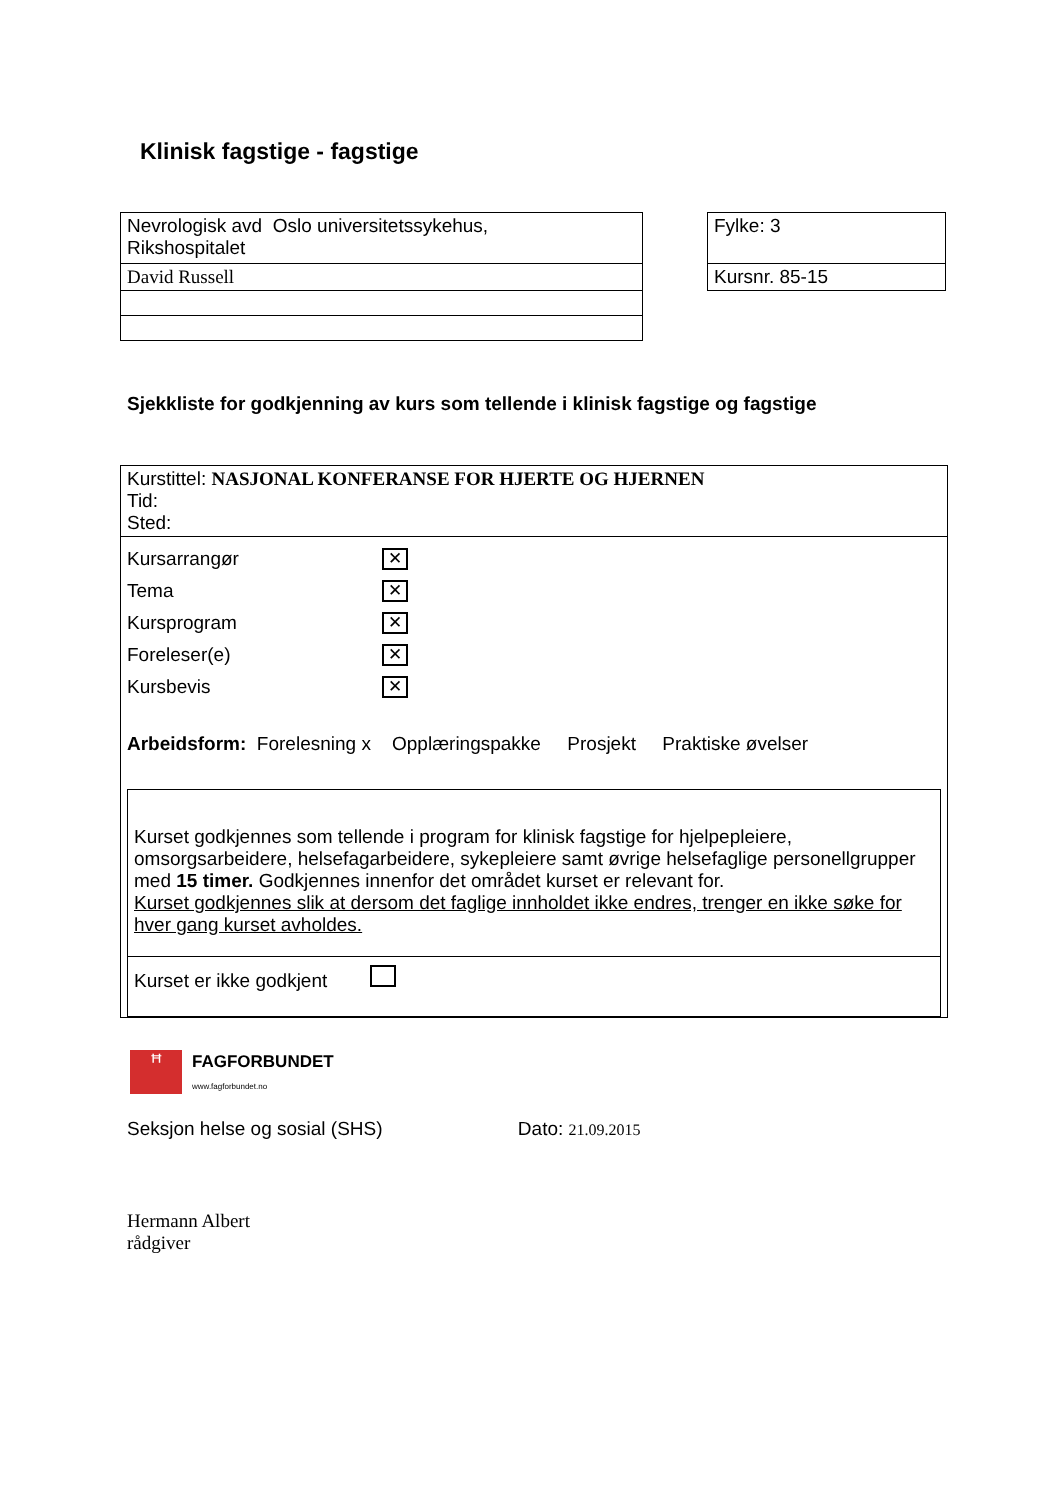Klinisk fagstige - fagstige
| Nevrologisk avd Oslo universitetssykehus, Rikshospitalet |
| David Russell |
| Fylke: 3 |
| Kursnr. 85-15 |
Sjekkliste for godkjenning av kurs som tellende i klinisk fagstige og fagstige
Kurstittel: NASJONAL KONFERANSE FOR HJERTE OG HJERNEN
Tid:
Sted:
Kursarrangør ✕
Tema ✕
Kursprogram ✕
Foreleser(e) ✕
Kursbevis ✕
Arbeidsform: Forelesning x Opplæringspakke Prosjekt Praktiske øvelser
Kurset godkjennes som tellende i program for klinisk fagstige for hjelpepleiere, omsorgsarbeidere, helsefagarbeidere, sykepleiere samt øvrige helsefaglige personellgrupper med 15 timer. Godkjennes innenfor det området kurset er relevant for.
Kurset godkjennes slik at dersom det faglige innholdet ikke endres, trenger en ikke søke for hver gang kurset avholdes.
Kurset er ikke godkjent
ꟸ
FAGFORBUNDET
www.fagforbundet.no
Seksjon helse og sosial (SHS) Dato: 21.09.2015
Hermann Albert
rådgiver